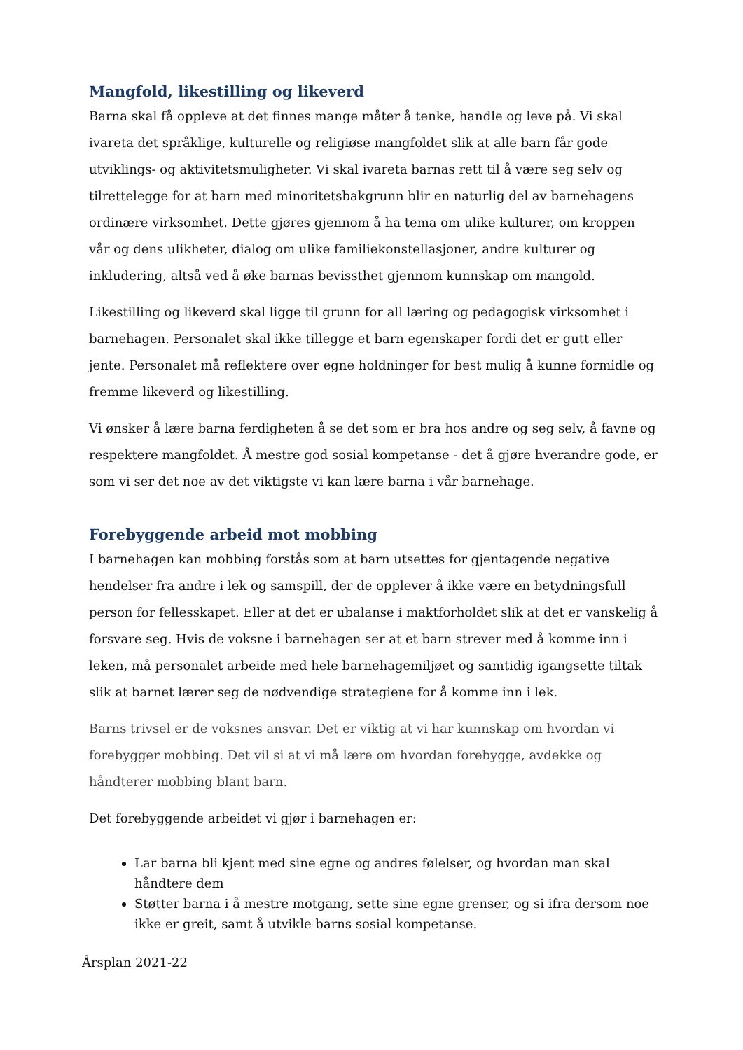Mangfold, likestilling og likeverd
Barna skal få oppleve at det finnes mange måter å tenke, handle og leve på. Vi skal ivareta det språklige, kulturelle og religiøse mangfoldet slik at alle barn får gode utviklings- og aktivitetsmuligheter. Vi skal ivareta barnas rett til å være seg selv og tilrettelegge for at barn med minoritetsbakgrunn blir en naturlig del av barnehagens ordinære virksomhet. Dette gjøres gjennom å ha tema om ulike kulturer, om kroppen vår og dens ulikheter, dialog om ulike familiekonstellasjoner, andre kulturer og inkludering, altså ved å øke barnas bevissthet gjennom kunnskap om mangold.
Likestilling og likeverd skal ligge til grunn for all læring og pedagogisk virksomhet i barnehagen. Personalet skal ikke tillegge et barn egenskaper fordi det er gutt eller jente. Personalet må reflektere over egne holdninger for best mulig å kunne formidle og fremme likeverd og likestilling.
Vi ønsker å lære barna ferdigheten å se det som er bra hos andre og seg selv, å favne og respektere mangfoldet. Å mestre god sosial kompetanse - det å gjøre hverandre gode, er som vi ser det noe av det viktigste vi kan lære barna i vår barnehage.
Forebyggende arbeid mot mobbing
I barnehagen kan mobbing forstås som at barn utsettes for gjentagende negative hendelser fra andre i lek og samspill, der de opplever å ikke være en betydningsfull person for fellesskapet. Eller at det er ubalanse i maktforholdet slik at det er vanskelig å forsvare seg. Hvis de voksne i barnehagen ser at et barn strever med å komme inn i leken, må personalet arbeide med hele barnehagemiljøet og samtidig igangsette tiltak slik at barnet lærer seg de nødvendige strategiene for å komme inn i lek.
Barns trivsel er de voksnes ansvar. Det er viktig at vi har kunnskap om hvordan vi forebygger mobbing. Det vil si at vi må lære om hvordan forebygge, avdekke og håndterer mobbing blant barn.
Det forebyggende arbeidet vi gjør i barnehagen er:
Lar barna bli kjent med sine egne og andres følelser, og hvordan man skal håndtere dem
Støtter barna i å mestre motgang, sette sine egne grenser, og si ifra dersom noe ikke er greit, samt å utvikle barns sosial kompetanse.
Årsplan 2021-22